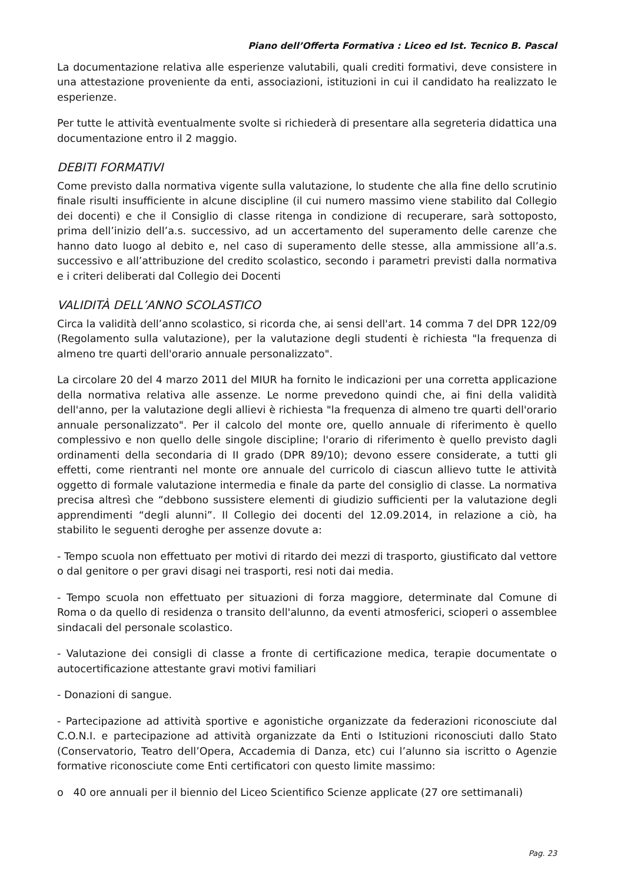Piano dell’Offerta Formativa : Liceo ed Ist. Tecnico B. Pascal
La documentazione relativa alle esperienze valutabili, quali crediti formativi, deve consistere in una attestazione proveniente da enti, associazioni, istituzioni in cui il candidato ha realizzato le esperienze.
Per tutte le attività eventualmente svolte si richiederà di presentare alla segreteria didattica una documentazione entro il 2 maggio.
DEBITI FORMATIVI
Come previsto dalla normativa vigente sulla valutazione, lo studente che alla fine dello scrutinio finale risulti insufficiente in alcune discipline (il cui numero massimo viene stabilito dal Collegio dei docenti) e che il Consiglio di classe ritenga in condizione di recuperare, sarà sottoposto, prima dell’inizio dell’a.s. successivo, ad un accertamento del superamento delle carenze che hanno dato luogo al debito e, nel caso di superamento delle stesse, alla ammissione all’a.s. successivo e all’attribuzione del credito scolastico, secondo i parametri previsti dalla normativa e i criteri deliberati dal Collegio dei Docenti
VALIDITÀ DELL’ANNO SCOLASTICO
Circa la validità dell’anno scolastico, si ricorda che, ai sensi dell'art. 14 comma 7 del DPR 122/09 (Regolamento sulla valutazione), per la valutazione degli studenti è richiesta "la frequenza di almeno tre quarti dell'orario annuale personalizzato".
La circolare 20 del 4 marzo 2011 del MIUR ha fornito le indicazioni per una corretta applicazione della normativa relativa alle assenze. Le norme prevedono quindi che, ai fini della validità dell'anno, per la valutazione degli allievi è richiesta "la frequenza di almeno tre quarti dell'orario annuale personalizzato". Per il calcolo del monte ore, quello annuale di riferimento è quello complessivo e non quello delle singole discipline; l'orario di riferimento è quello previsto dagli ordinamenti della secondaria di II grado (DPR 89/10); devono essere considerate, a tutti gli effetti, come rientranti nel monte ore annuale del curricolo di ciascun allievo tutte le attività oggetto di formale valutazione intermedia e finale da parte del consiglio di classe. La normativa precisa altresì che “debbono sussistere elementi di giudizio sufficienti per la valutazione degli apprendimenti “degli alunni”. Il Collegio dei docenti del 12.09.2014, in relazione a ciò, ha stabilito le seguenti deroghe per assenze dovute a:
- Tempo scuola non effettuato per motivi di ritardo dei mezzi di trasporto, giustificato dal vettore o dal genitore o per gravi disagi nei trasporti, resi noti dai media.
- Tempo scuola non effettuato per situazioni di forza maggiore, determinate dal Comune di Roma o da quello di residenza o transito dell'alunno, da eventi atmosferici, scioperi o assemblee sindacali del personale scolastico.
- Valutazione dei consigli di classe a fronte di certificazione medica, terapie documentate o autocertificazione attestante gravi motivi familiari
- Donazioni di sangue.
- Partecipazione ad attività sportive e agonistiche organizzate da federazioni riconosciute dal C.O.N.I. e partecipazione ad attività organizzate da Enti o Istituzioni riconosciuti dallo Stato (Conservatorio, Teatro dell’Opera, Accademia di Danza, etc) cui l’alunno sia iscritto o Agenzie formative riconosciute come Enti certificatori con questo limite massimo:
o 40 ore annuali per il biennio del Liceo Scientifico Scienze applicate (27 ore settimanali)
Pag. 23